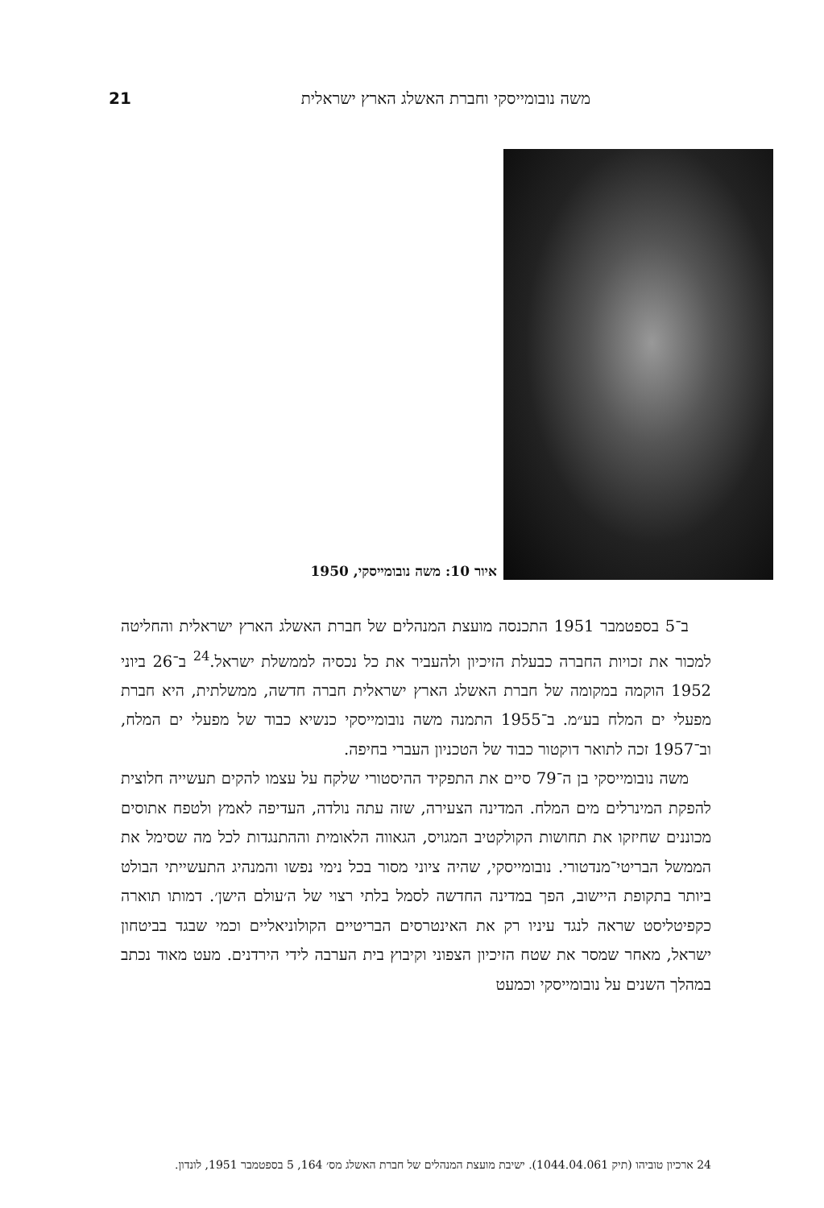משה נובומייסקי וחברת האשלג הארץ ישראלית 21
איור 10: משה נובומייסקי, 1950
ב־5 בספטמבר 1951 התכנסה מועצת המנהלים של חברת האשלג הארץ ישראלית והחליטה למכור את זכויות החברה כבעלת הזיכיון ולהעביר את כל נכסיה לממשלת ישראל.<sup>24</sup> ב־26 ביוני 1952 הוקמה במקומה של חברת האשלג הארץ ישראלית חברה חדשה, ממשלתית, היא חברת מפעלי ים המלח בע״מ. ב־1955 התמנה משה נובומייסקי כנשיא כבוד של מפעלי ים המלח, וב־1957 זכה לתואר דוקטור כבוד של הטכניון העברי בחיפה.
משה נובומייסקי בן ה־79 סיים את התפקיד ההיסטורי שלקח על עצמו להקים תעשייה חלוצית להפקת המינרלים מים המלח. המדינה הצעירה, שזה עתה נולדה, העדיפה לאמץ ולטפח אתוסים מכוננים שחיזקו את תחושות הקולקטיב המגויס, הגאווה הלאומית וההתנגדות לכל מה שסימל את הממשל הבריטי־מנדטורי. נובומייסקי, שהיה ציוני מסור בכל נימי נפשו והמנהיג התעשייתי הבולט ביותר בתקופת היישוב, הפך במדינה החדשה לסמל בלתי רצוי של ה׳עולם הישן׳. דמותו תוארה כקפיטליסט שראה לנגד עיניו רק את האינטרסים הבריטיים הקולוניאליים וכמי שבגד בביטחון ישראל, מאחר שמסר את שטח הזיכיון הצפוני וקיבוץ בית הערבה לידי הירדנים. מעט מאוד נכתב במהלך השנים על נובומייסקי וכמעט
24 ארכיון טוביהו (תיק 1044.04.061). ישיבת מועצת המנהלים של חברת האשלג מס׳ 164, 5 בספטמבר 1951, לונדון.